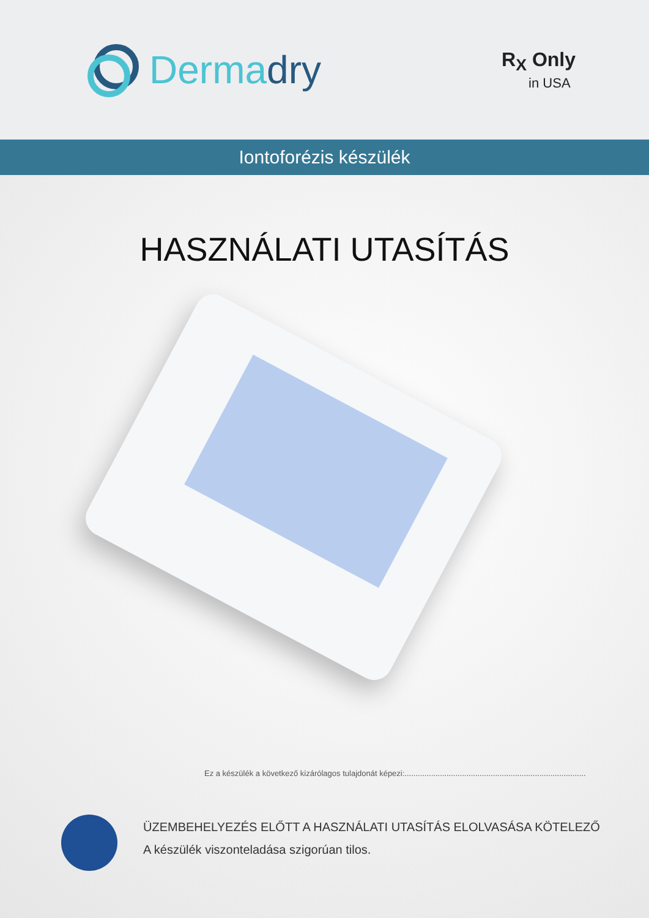Dermadry
R<sub>X</sub> Only
in USA
Iontoforézis készülék
HASZNÁLATI UTASÍTÁS
Ez a készülék a következő kizárólagos tulajdonát képezi:..................................................................................
ÜZEMBEHELYEZÉS ELŐTT A HASZNÁLATI UTASÍTÁS ELOLVASÁSA KÖTELEZŐ
A készülék viszonteladása szigorúan tilos.